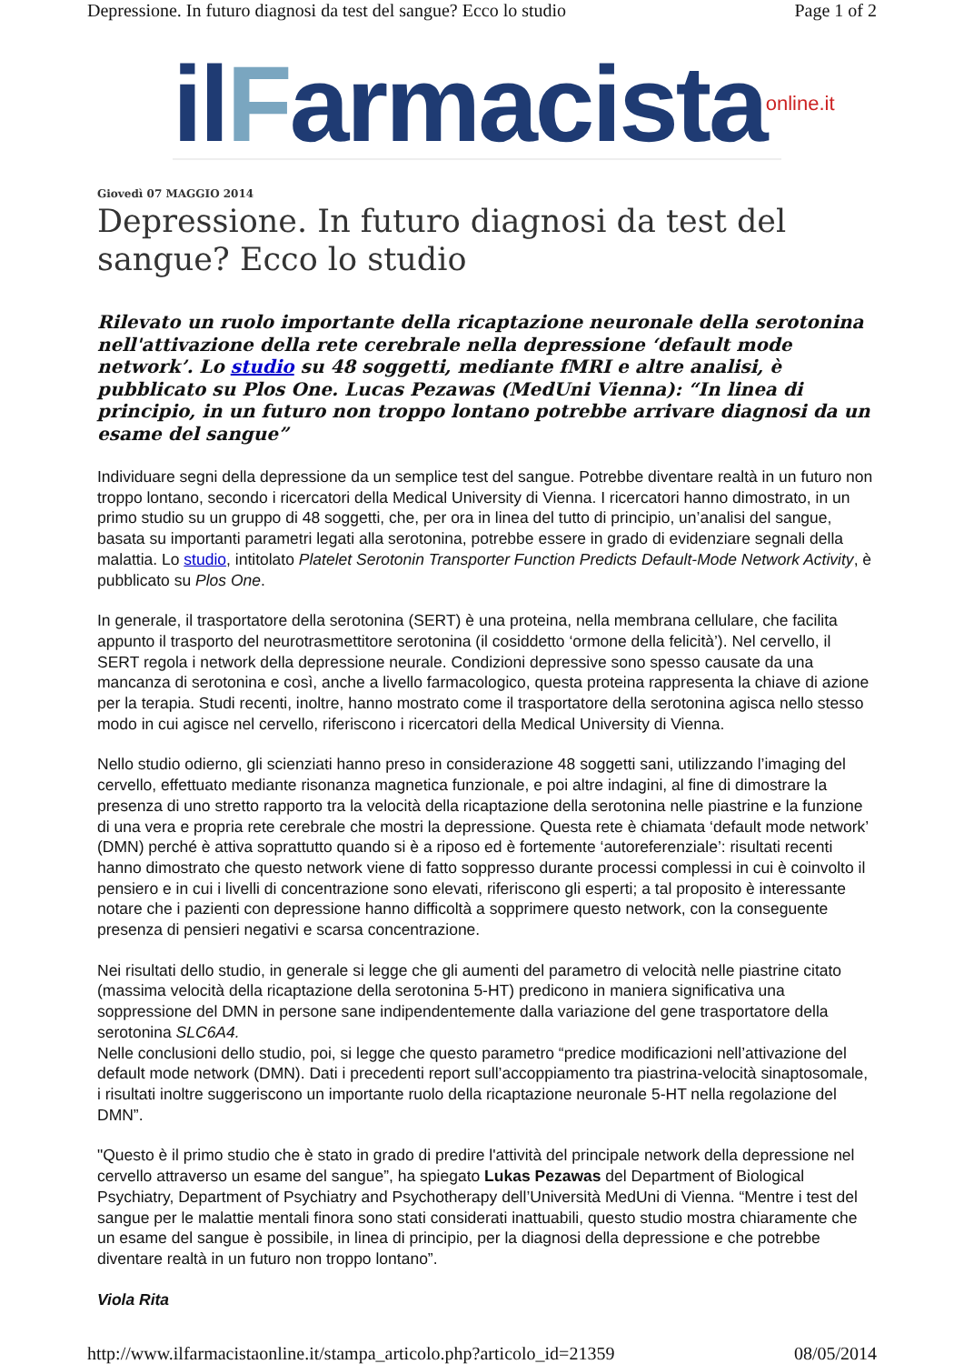Depressione. In futuro diagnosi da test del sangue? Ecco lo studio Page 1 of 2
ilFarmacistaonline.it
Giovedì 07 MAGGIO 2014
Depressione. In futuro diagnosi da test del sangue? Ecco lo studio
Rilevato un ruolo importante della ricaptazione neuronale della serotonina nell'attivazione della rete cerebrale nella depressione ‘default mode network’. Lo studio su 48 soggetti, mediante fMRI e altre analisi, è pubblicato su Plos One. Lucas Pezawas (MedUni Vienna): “In linea di principio, in un futuro non troppo lontano potrebbe arrivare diagnosi da un esame del sangue”
Individuare segni della depressione da un semplice test del sangue. Potrebbe diventare realtà in un futuro non troppo lontano, secondo i ricercatori della Medical University di Vienna. I ricercatori hanno dimostrato, in un primo studio su un gruppo di 48 soggetti, che, per ora in linea del tutto di principio, un’analisi del sangue, basata su importanti parametri legati alla serotonina, potrebbe essere in grado di evidenziare segnali della malattia. Lo studio, intitolato Platelet Serotonin Transporter Function Predicts Default-Mode Network Activity, è pubblicato su Plos One.
In generale, il trasportatore della serotonina (SERT) è una proteina, nella membrana cellulare, che facilita appunto il trasporto del neurotrasmettitore serotonina (il cosiddetto ‘ormone della felicità’). Nel cervello, il SERT regola i network della depressione neurale. Condizioni depressive sono spesso causate da una mancanza di serotonina e così, anche a livello farmacologico, questa proteina rappresenta la chiave di azione per la terapia. Studi recenti, inoltre, hanno mostrato come il trasportatore della serotonina agisca nello stesso modo in cui agisce nel cervello, riferiscono i ricercatori della Medical University di Vienna.
Nello studio odierno, gli scienziati hanno preso in considerazione 48 soggetti sani, utilizzando l’imaging del cervello, effettuato mediante risonanza magnetica funzionale, e poi altre indagini, al fine di dimostrare la presenza di uno stretto rapporto tra la velocità della ricaptazione della serotonina nelle piastrine e la funzione di una vera e propria rete cerebrale che mostri la depressione. Questa rete è chiamata ‘default mode network’ (DMN) perché è attiva soprattutto quando si è a riposo ed è fortemente ‘autoreferenziale’: risultati recenti hanno dimostrato che questo network viene di fatto soppresso durante processi complessi in cui è coinvolto il pensiero e in cui i livelli di concentrazione sono elevati, riferiscono gli esperti; a tal proposito è interessante notare che i pazienti con depressione hanno difficoltà a sopprimere questo network, con la conseguente presenza di pensieri negativi e scarsa concentrazione.
Nei risultati dello studio, in generale si legge che gli aumenti del parametro di velocità nelle piastrine citato (massima velocità della ricaptazione della serotonina 5-HT) predicono in maniera significativa una soppressione del DMN in persone sane indipendentemente dalla variazione del gene trasportatore della serotonina SLC6A4.
Nelle conclusioni dello studio, poi, si legge che questo parametro “predice modificazioni nell’attivazione del default mode network (DMN). Dati i precedenti report sull’accoppiamento tra piastrina-velocità sinaptosomale, i risultati inoltre suggeriscono un importante ruolo della ricaptazione neuronale 5-HT nella regolazione del DMN”.
"Questo è il primo studio che è stato in grado di predire l'attività del principale network della depressione nel cervello attraverso un esame del sangue”, ha spiegato Lukas Pezawas del Department of Biological Psychiatry, Department of Psychiatry and Psychotherapy dell’Università MedUni di Vienna. “Mentre i test del sangue per le malattie mentali finora sono stati considerati inattuabili, questo studio mostra chiaramente che un esame del sangue è possibile, in linea di principio, per la diagnosi della depressione e che potrebbe diventare realtà in un futuro non troppo lontano”.
Viola Rita
http://www.ilfarmacistaonline.it/stampa_articolo.php?articolo_id=21359 08/05/2014